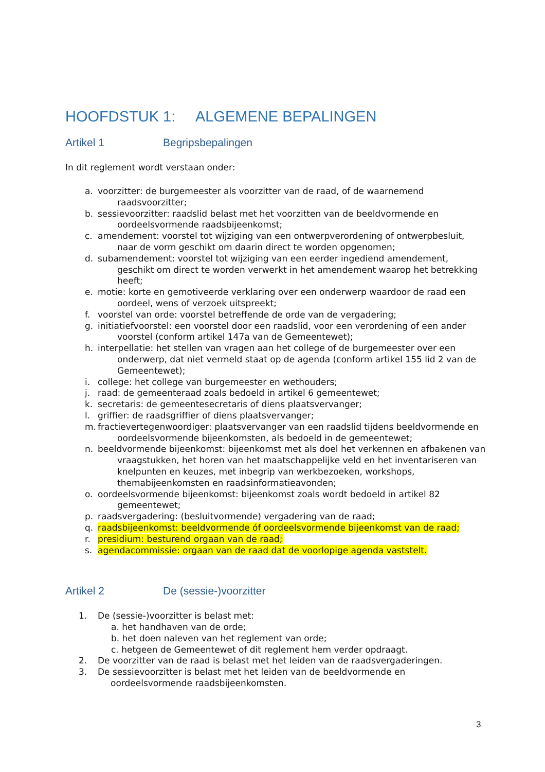HOOFDSTUK 1: ALGEMENE BEPALINGEN
Artikel 1 Begripsbepalingen
In dit reglement wordt verstaan onder:
a. voorzitter: de burgemeester als voorzitter van de raad, of de waarnemend raadsvoorzitter;
b. sessievoorzitter: raadslid belast met het voorzitten van de beeldvormende en oordeelsvormende raadsbijeenkomst;
c. amendement: voorstel tot wijziging van een ontwerpverordening of ontwerpbesluit, naar de vorm geschikt om daarin direct te worden opgenomen;
d. subamendement: voorstel tot wijziging van een eerder ingediend amendement, geschikt om direct te worden verwerkt in het amendement waarop het betrekking heeft;
e. motie: korte en gemotiveerde verklaring over een onderwerp waardoor de raad een oordeel, wens of verzoek uitspreekt;
f. voorstel van orde: voorstel betreffende de orde van de vergadering;
g. initiatiefvoorstel: een voorstel door een raadslid, voor een verordening of een ander voorstel (conform artikel 147a van de Gemeentewet);
h. interpellatie: het stellen van vragen aan het college of de burgemeester over een onderwerp, dat niet vermeld staat op de agenda (conform artikel 155 lid 2 van de Gemeentewet);
i. college: het college van burgemeester en wethouders;
j. raad: de gemeenteraad zoals bedoeld in artikel 6 gemeentewet;
k. secretaris: de gemeentesecretaris of diens plaatsvervanger;
l. griffier: de raadsgriffier of diens plaatsvervanger;
m. fractievertegenwoordiger: plaatsvervanger van een raadslid tijdens beeldvormende en oordeelsvormende bijeenkomsten, als bedoeld in de gemeentewet;
n. beeldvormende bijeenkomst: bijeenkomst met als doel het verkennen en afbakenen van vraagstukken, het horen van het maatschappelijke veld en het inventariseren van knelpunten en keuzes, met inbegrip van werkbezoeken, workshops, themabijeenkomsten en raadsinformatieavonden;
o. oordeelsvormende bijeenkomst: bijeenkomst zoals wordt bedoeld in artikel 82 gemeentewet;
p. raadsvergadering: (besluitvormende) vergadering van de raad;
q. raadsbijeenkomst: beeldvormende óf oordeelsvormende bijeenkomst van de raad;
r. presidium: besturend orgaan van de raad;
s. agendacommissie: orgaan van de raad dat de voorlopige agenda vaststelt.
Artikel 2 De (sessie-)voorzitter
1. De (sessie-)voorzitter is belast met:
a. het handhaven van de orde;
b. het doen naleven van het reglement van orde;
c. hetgeen de Gemeentewet of dit reglement hem verder opdraagt.
2. De voorzitter van de raad is belast met het leiden van de raadsvergaderingen.
3. De sessievoorzitter is belast met het leiden van de beeldvormende en
oordeelsvormende raadsbijeenkomsten.
3